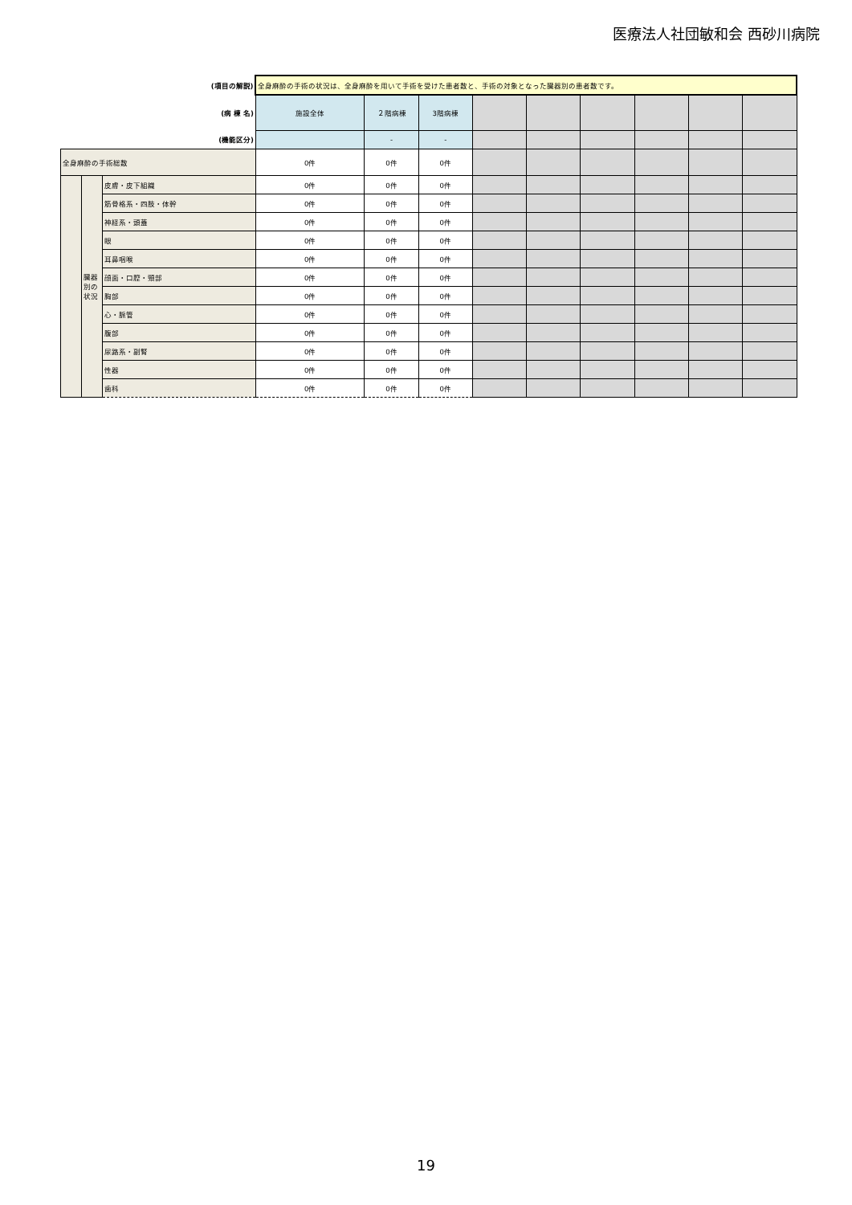医療法人社団敏和会 西砂川病院
| (項目の解説) | | | 全身麻酔の手術の状況は、全身麻酔を用いて手術を受けた患者数と、手術の対象となった臓器別の患者数です。 | | | | | | | | |
| (病 棟 名) | | | 施設全体 | ２階病棟 | 3階病棟 | | | | | | |
| (機能区分) | | | | - | - | | | | | | |
| 全身麻酔の手術総数 | | | 0件 | 0件 | 0件 | | | | | | |
| | 臓器別の状況 | 皮膚・皮下組織 | 0件 | 0件 | 0件 | | | | | | |
| | | 筋骨格系・四肢・体幹 | 0件 | 0件 | 0件 | | | | | | |
| | | 神経系・頭蓋 | 0件 | 0件 | 0件 | | | | | | |
| | | 眼 | 0件 | 0件 | 0件 | | | | | | |
| | | 耳鼻咽喉 | 0件 | 0件 | 0件 | | | | | | |
| | | 顔面・口腔・頸部 | 0件 | 0件 | 0件 | | | | | | |
| | | 胸部 | 0件 | 0件 | 0件 | | | | | | |
| | | 心・脈管 | 0件 | 0件 | 0件 | | | | | | |
| | | 腹部 | 0件 | 0件 | 0件 | | | | | | |
| | | 尿路系・副腎 | 0件 | 0件 | 0件 | | | | | | |
| | | 性器 | 0件 | 0件 | 0件 | | | | | | |
| | | 歯科 | 0件 | 0件 | 0件 | | | | | | |
19